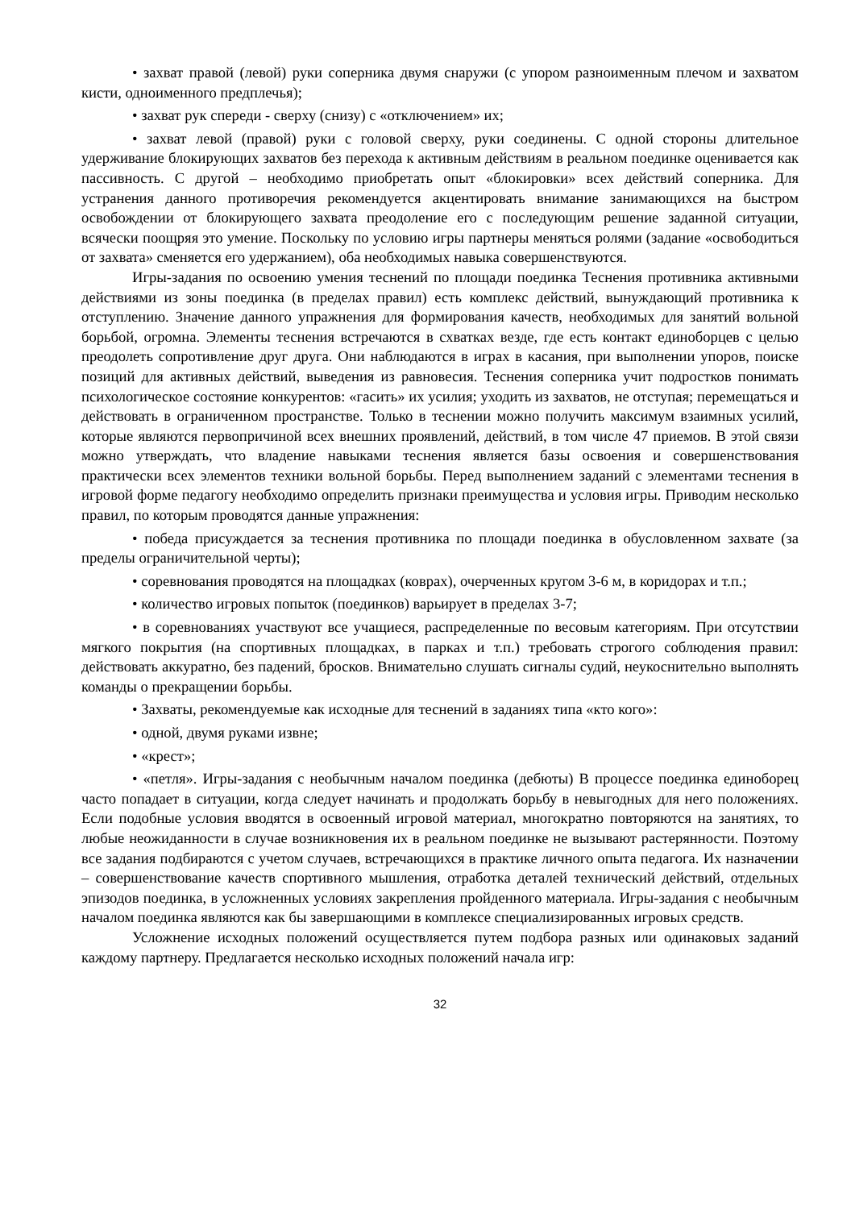• захват правой (левой) руки соперника двумя снаружи (с упором разноименным плечом и захватом кисти, одноименного предплечья);
• захват рук спереди - сверху (снизу) с «отключением» их;
• захват левой (правой) руки с головой сверху, руки соединены. С одной стороны длительное удерживание блокирующих захватов без перехода к активным действиям в реальном поединке оценивается как пассивность. С другой – необходимо приобретать опыт «блокировки» всех действий соперника. Для устранения данного противоречия рекомендуется акцентировать внимание занимающихся на быстром освобождении от блокирующего захвата преодоление его с последующим решение заданной ситуации, всячески поощряя это умение. Поскольку по условию игры партнеры меняться ролями (задание «освободиться от захвата» сменяется его удержанием), оба необходимых навыка совершенствуются.
Игры-задания по освоению умения теснений по площади поединка Теснения противника активными действиями из зоны поединка (в пределах правил) есть комплекс действий, вынуждающий противника к отступлению. Значение данного упражнения для формирования качеств, необходимых для занятий вольной борьбой, огромна. Элементы теснения встречаются в схватках везде, где есть контакт единоборцев с целью преодолеть сопротивление друг друга. Они наблюдаются в играх в касания, при выполнении упоров, поиске позиций для активных действий, выведения из равновесия. Теснения соперника учит подростков понимать психологическое состояние конкурентов: «гасить» их усилия; уходить из захватов, не отступая; перемещаться и действовать в ограниченном пространстве. Только в теснении можно получить максимум взаимных усилий, которые являются первопричиной всех внешних проявлений, действий, в том числе 47 приемов. В этой связи можно утверждать, что владение навыками теснения является базы освоения и совершенствования практически всех элементов техники вольной борьбы. Перед выполнением заданий с элементами теснения в игровой форме педагогу необходимо определить признаки преимущества и условия игры. Приводим несколько правил, по которым проводятся данные упражнения:
• победа присуждается за теснения противника по площади поединка в обусловленном захвате (за пределы ограничительной черты);
• соревнования проводятся на площадках (коврах), очерченных кругом 3-6 м, в коридорах и т.п.;
• количество игровых попыток (поединков) варьирует в пределах 3-7;
• в соревнованиях участвуют все учащиеся, распределенные по весовым категориям. При отсутствии мягкого покрытия (на спортивных площадках, в парках и т.п.) требовать строгого соблюдения правил: действовать аккуратно, без падений, бросков. Внимательно слушать сигналы судий, неукоснительно выполнять команды о прекращении борьбы.
• Захваты, рекомендуемые как исходные для теснений в заданиях типа «кто кого»:
• одной, двумя руками извне;
• «крест»;
• «петля». Игры-задания с необычным началом поединка (дебюты) В процессе поединка единоборец часто попадает в ситуации, когда следует начинать и продолжать борьбу в невыгодных для него положениях. Если подобные условия вводятся в освоенный игровой материал, многократно повторяются на занятиях, то любые неожиданности в случае возникновения их в реальном поединке не вызывают растерянности. Поэтому все задания подбираются с учетом случаев, встречающихся в практике личного опыта педагога. Их назначении – совершенствование качеств спортивного мышления, отработка деталей технический действий, отдельных эпизодов поединка, в усложненных условиях закрепления пройденного материала. Игры-задания с необычным началом поединка являются как бы завершающими в комплексе специализированных игровых средств.
Усложнение исходных положений осуществляется путем подбора разных или одинаковых заданий каждому партнеру. Предлагается несколько исходных положений начала игр:
32